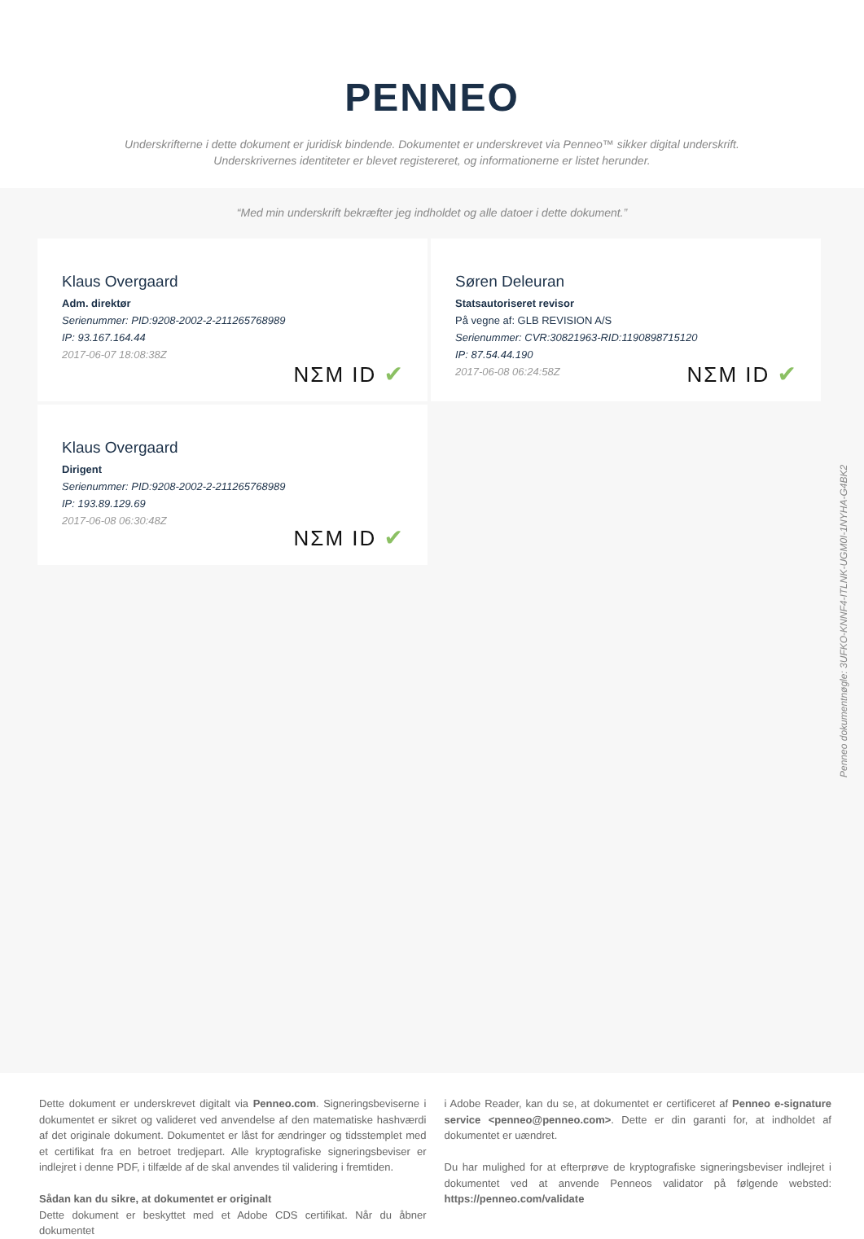PENNEO
Underskrifterne i dette dokument er juridisk bindende. Dokumentet er underskrevet via Penneo™ sikker digital underskrift.
Underskrivernes identiteter er blevet registereret, og informationerne er listet herunder.
“Med min underskrift bekræfter jeg indholdet og alle datoer i dette dokument.”
Klaus Overgaard
Adm. direktør
Serienummer: PID:9208-2002-2-211265768989
IP: 93.167.164.44
2017-06-07 18:08:38Z
NΣM ID ✔
Søren Deleuran
Statsautoriseret revisor
På vegne af: GLB REVISION A/S
Serienummer: CVR:30821963-RID:1190898715120
IP: 87.54.44.190
2017-06-08 06:24:58Z
NΣM ID ✔
Klaus Overgaard
Dirigent
Serienummer: PID:9208-2002-2-211265768989
IP: 193.89.129.69
2017-06-08 06:30:48Z
NΣM ID ✔
Penneo dokumentnøgle: 3UFKO-KNNF4-ITLNK-UGM0I-1NYHA-G4BK2
Dette dokument er underskrevet digitalt via Penneo.com. Signeringsbeviserne i dokumentet er sikret og valideret ved anvendelse af den matematiske hashværdi af det originale dokument. Dokumentet er låst for ændringer og tidsstemplet med et certifikat fra en betroet tredjepart. Alle kryptografiske signeringsbeviser er indlejret i denne PDF, i tilfælde af de skal anvendes til validering i fremtiden.
Sådan kan du sikre, at dokumentet er originalt
Dette dokument er beskyttet med et Adobe CDS certifikat. Når du åbner dokumentet
i Adobe Reader, kan du se, at dokumentet er certificeret af Penneo e-signature service <penneo@penneo.com>. Dette er din garanti for, at indholdet af dokumentet er uændret.
Du har mulighed for at efterprøve de kryptografiske signeringsbeviser indlejret i dokumentet ved at anvende Penneos validator på følgende websted: https://penneo.com/validate